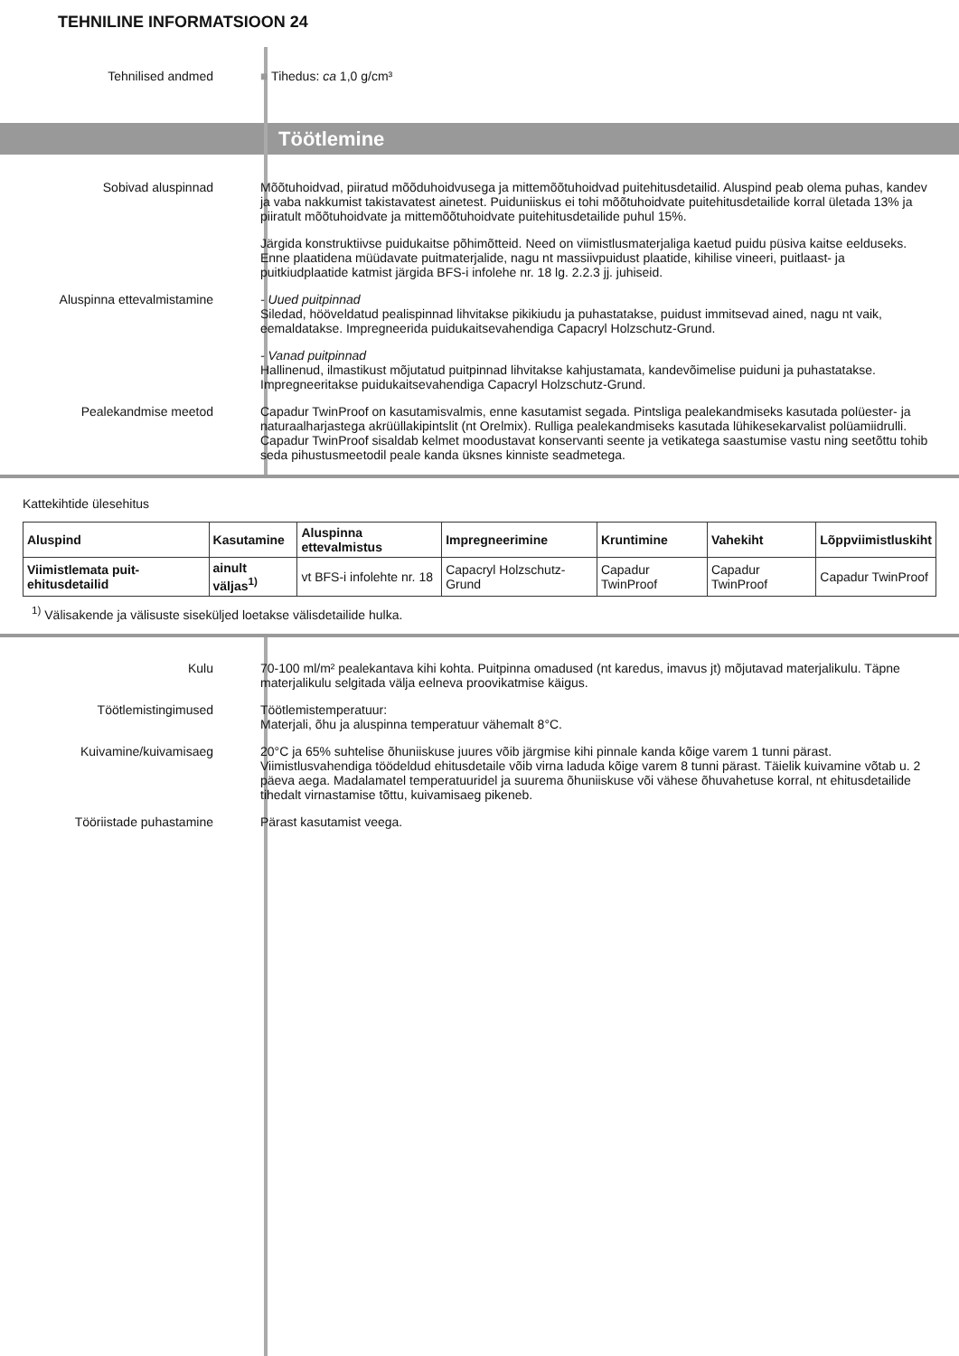TEHNILINE INFORMATSIOON 24
Tehnilised andmed ■ Tihedus: ca 1,0 g/cm³
Töötlemine
Sobivad aluspinnad Mõõtuhoidvad, piiratud mõõduhoidvusega ja mittemõõtuhoidvad puitehitusdetailid. Aluspind peab olema puhas, kandev ja vaba nakkumist takistavatest ainetest. Puiduniiskus ei tohi mõõtuhoidvate puitehitusdetailide korral ületada 13% ja piiratult mõõtuhoidvate ja mittemõõtuhoidvate puitehitusdetailide puhul 15%.
Järgida konstruktiivse puidukaitse põhimõtteid. Need on viimistlusmaterjaliga kaetud puidu püsiva kaitse eelduseks. Enne plaatidena müüdavate puitmaterjalide, nagu nt massiivpuidust plaatide, kihilise vineeri, puitlaast- ja puitkiudplaatide katmist järgida BFS-i infolehe nr. 18 lg. 2.2.3 jj. juhiseid.
Aluspinna ettevalmistamine - Uued puitpinnad
Siledad, hööveldatud pealispinnad lihvitakse pikikiudu ja puhastatakse, puidust immitsevad ained, nagu nt vaik, eemaldatakse. Impregneerida puidukaitsevahendiga Capacryl Holzschutz-Grund.
- Vanad puitpinnad
Hallinenud, ilmastikust mõjutatud puitpinnad lihvitakse kahjustamata, kandevõimelise puiduni ja puhastatakse. Impregneeritakse puidukaitsevahendiga Capacryl Holzschutz-Grund.
Pealekandmise meetod Capadur TwinProof on kasutamisvalmis, enne kasutamist segada. Pintsliga pealekandmiseks kasutada polüester- ja naturaalharjastega akrüüllakipintslit (nt Orelmix). Rulliga pealekandmiseks kasutada lühikesekarvalist polüamiidrulli. Capadur TwinProof sisaldab kelmet moodustavat konservanti seente ja vetikatega saastumise vastu ning seetõttu tohib seda pihustusmeetodil peale kanda üksnes kinniste seadmetega.
Kattekihtide ülesehitus
| Aluspind | Kasutamine | Aluspinna ettevalmistus | Impregneerimine | Kruntimine | Vahekiht | Lõppviimistluskiht |
| --- | --- | --- | --- | --- | --- | --- |
| Viimistlemata puit-ehitusdetailid | ainult väljas<sup>1)</sup> | vt BFS-i infolehte nr. 18 | Capacryl Holzschutz-Grund | Capadur TwinProof | Capadur TwinProof | Capadur TwinProof |
<sup>1)</sup> Välisakende ja välisuste siseküljed loetakse välisdetailide hulka.
Kulu 70-100 ml/m² pealekantava kihi kohta. Puitpinna omadused (nt karedus, imavus jt) mõjutavad materjalikulu. Täpne materjalikulu selgitada välja eelneva proovikatmise käigus.
Töötlemistingimused Töötlemistemperatuur:
Materjali, õhu ja aluspinna temperatuur vähemalt 8°C.
Kuivamine/kuivamisaeg 20°C ja 65% suhtelise õhuniiskuse juures võib järgmise kihi pinnale kanda kõige varem 1 tunni pärast. Viimistlusvahendiga töödeldud ehitusdetaile võib virna laduda kõige varem 8 tunni pärast. Täielik kuivamine võtab u. 2 päeva aega. Madalamatel temperatuuridel ja suurema õhuniiskuse või vähese õhuvahetuse korral, nt ehitusdetailide tihedalt virnastamise tõttu, kuivamisaeg pikeneb.
Tööriistade puhastamine Pärast kasutamist veega.